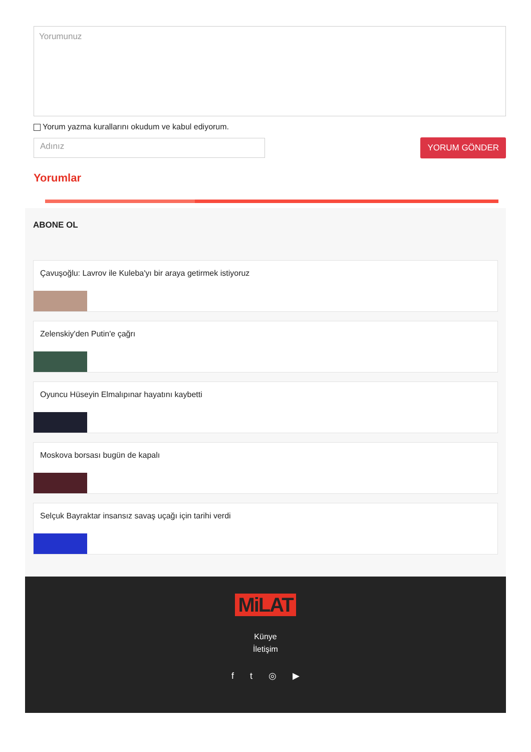Yorumunuz
Yorum yazma kurallarını okudum ve kabul ediyorum.
Adınız
YORUM GÖNDER
Yorumlar
ABONE OL
Çavuşoğlu: Lavrov ile Kuleba'yı bir araya getirmek istiyoruz
Zelenskiy'den Putin'e çağrı
Oyuncu Hüseyin Elmalıpınar hayatını kaybetti
Moskova borsası bugün de kapalı
Selçuk Bayraktar insansız savaş uçağı için tarihi verdi
MiLAT
Künye
İletişim
ft ◎ ▶